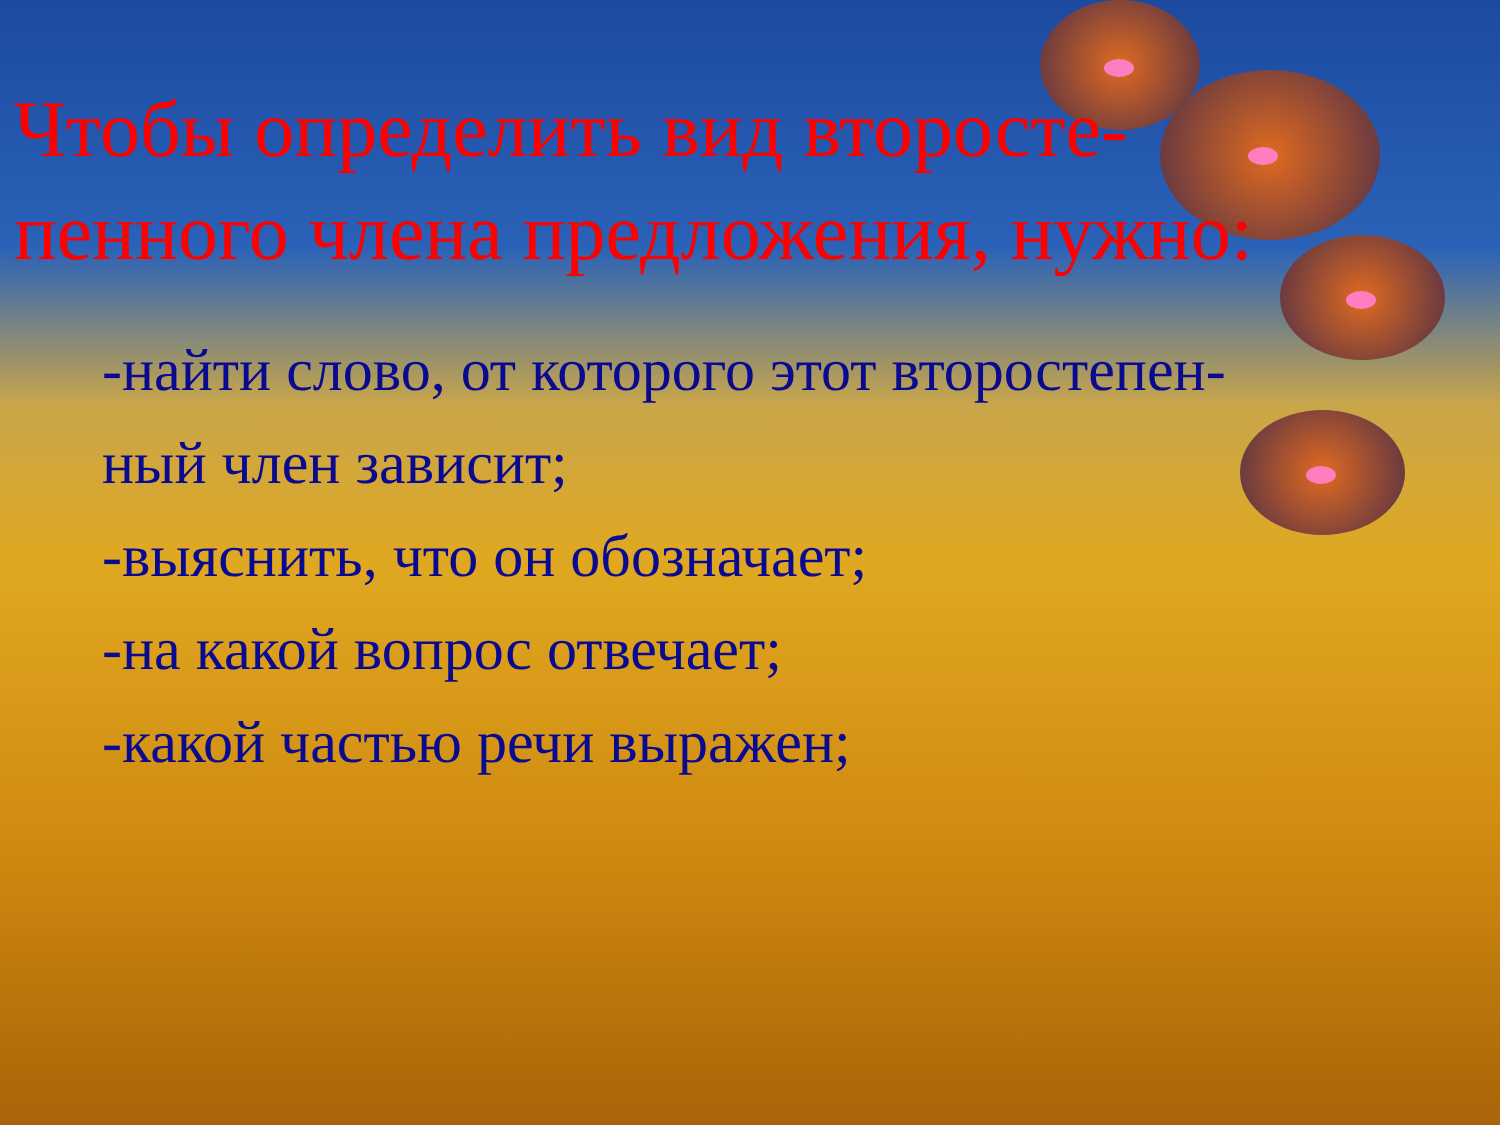Чтобы определить вид второсте-
пенного члена предложения, нужно:
-найти слово, от которого этот второстепен-
ный член зависит;
-выяснить, что он обозначает;
-на какой вопрос отвечает;
-какой частью речи выражен;